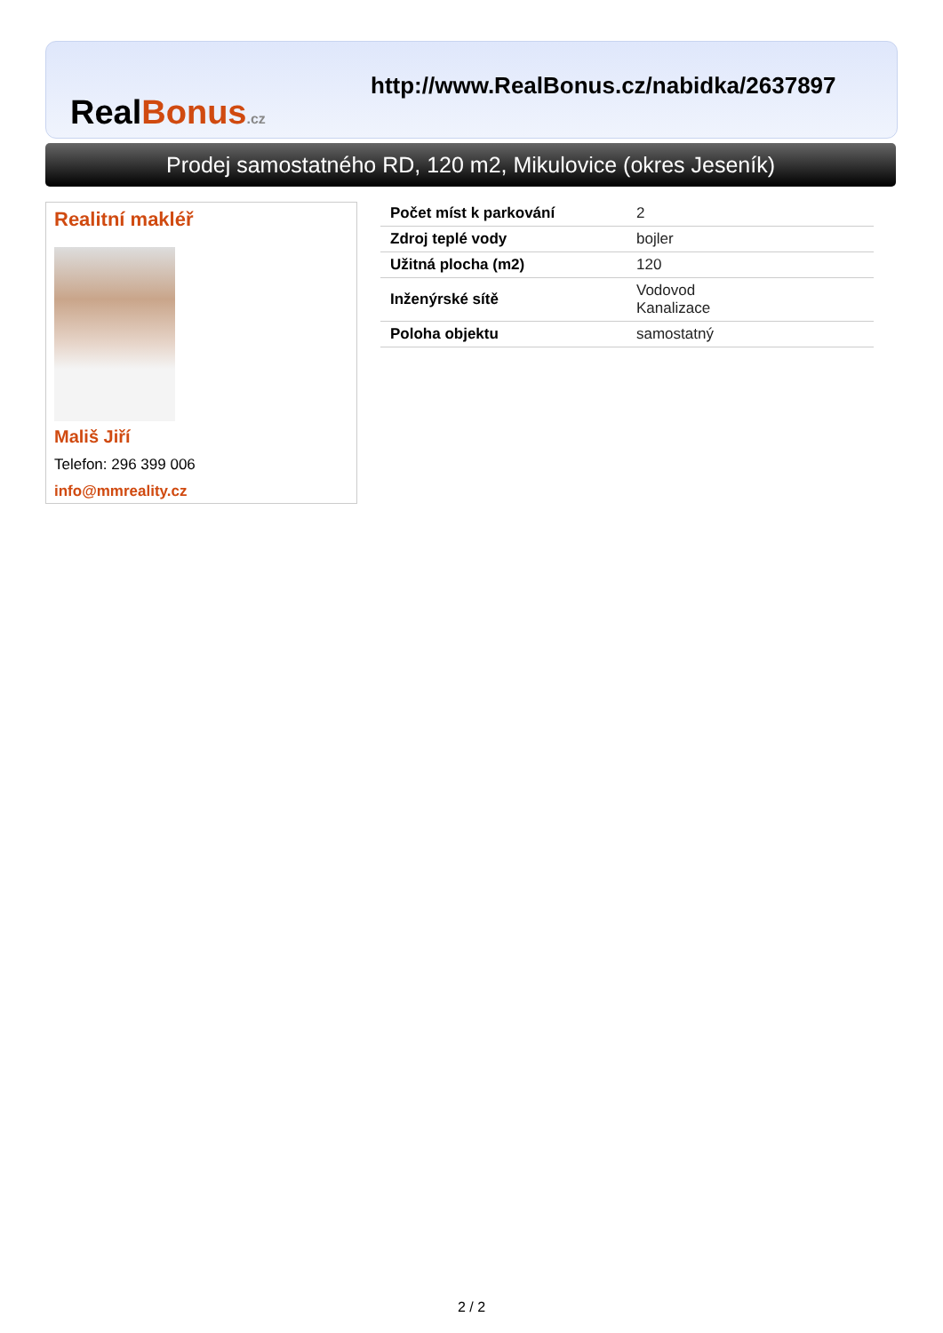RealBonus.cz
http://www.RealBonus.cz/nabidka/2637897
Prodej samostatného RD, 120 m2, Mikulovice (okres Jeseník)
Realitní makléř
Mališ Jiří
Telefon: 296 399 006
info@mmreality.cz
| Počet míst k parkování | 2 |
| Zdroj teplé vody | bojler |
| Užitná plocha (m2) | 120 |
| Inženýrské sítě | Vodovod Kanalizace |
| Poloha objektu | samostatný |
2 / 2